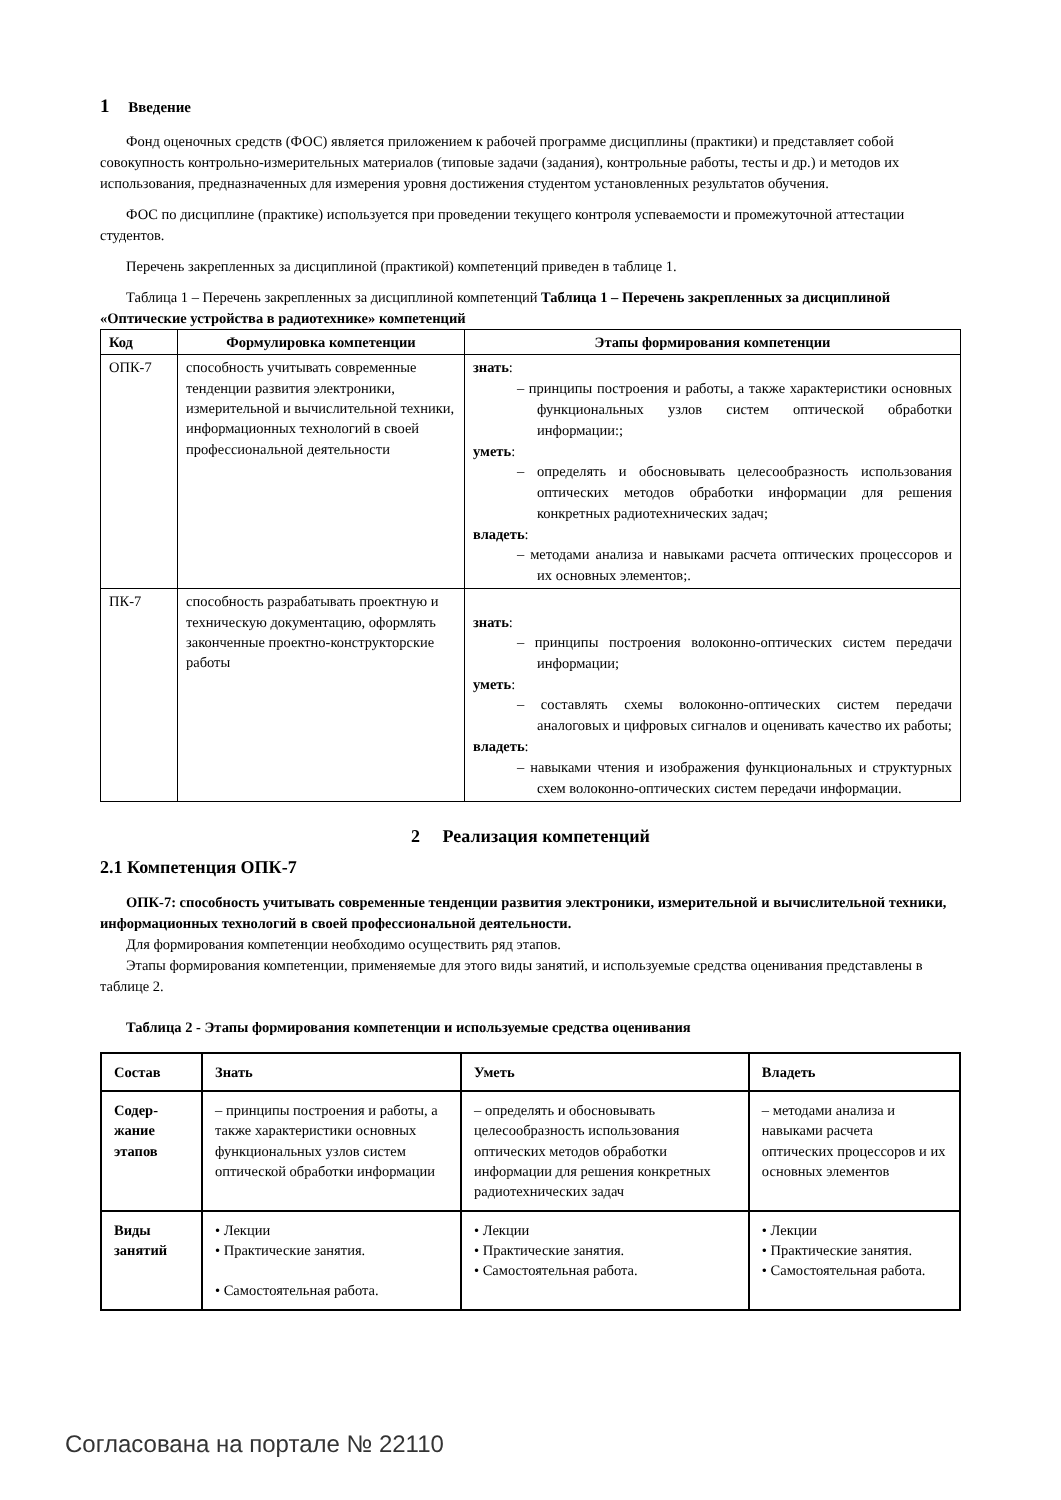1 Введение
Фонд оценочных средств (ФОС) является приложением к рабочей программе дисциплины (практики) и представляет собой совокупность контрольно-измерительных материалов (типовые задачи (задания), контрольные работы, тесты и др.) и методов их использования, предназначенных для измерения уровня достижения студентом установленных результатов обучения.
ФОС по дисциплине (практике) используется при проведении текущего контроля успеваемости и промежуточной аттестации студентов.
Перечень закрепленных за дисциплиной (практикой) компетенций приведен в таблице 1.
Таблица 1 – Перечень закрепленных за дисциплиной компетенций Таблица 1 – Перечень закрепленных за дисциплиной «Оптические устройства в радиотехнике» компетенций
| Код | Формулировка компетенции | Этапы формирования компетенции |
| --- | --- | --- |
| ОПК-7 | способность учитывать современные тенденции развития электроники, измерительной и вычислительной техники, информационных технологий в своей профессиональной деятельности | знать : – принципы построения и работы, а также характеристики основных функциональных узлов систем оптической обработки информации:; уметь : – определять и обосновывать целесообразность использования оптических методов обработки информации для решения конкретных радиотехнических задач; владеть : – методами анализа и навыками расчета оптических процессоров и их основных элементов;. |
| ПК-7 | способность разрабатывать проектную и техническую документацию, оформлять законченные проектно-конструкторские работы | знать : – принципы построения волоконно-оптических систем передачи информации; уметь : – составлять схемы волоконно-оптических систем передачи аналоговых и цифровых сигналов и оценивать качество их работы; владеть : – навыками чтения и изображения функциональных и структурных схем волоконно-оптических систем передачи информации. |
2 Реализация компетенций
2.1 Компетенция ОПК-7
ОПК-7: способность учитывать современные тенденции развития электроники, измерительной и вычислительной техники, информационных технологий в своей профессиональной деятельности.
Для формирования компетенции необходимо осуществить ряд этапов.
Этапы формирования компетенции, применяемые для этого виды занятий, и используемые средства оценивания представлены в таблице 2.
Таблица 2 - Этапы формирования компетенции и используемые средства оценивания
| Состав | Знать | Уметь | Владеть |
| --- | --- | --- | --- |
| Содер-жание этапов | – принципы построения и работы, а также характеристики основных функциональных узлов систем оптической обработки информации | – определять и обосновывать целесообразность использования оптических методов обработки информации для решения конкретных радиотехнических задач | – методами анализа и навыками расчета оптических процессоров и их основных элементов |
| Виды занятий | • Лекции • Практические занятия. • Самостоятельная работа. | • Лекции • Практические занятия. • Самостоятельная работа. | • Лекции • Практические занятия. • Самостоятельная работа. |
Согласована на портале № 22110